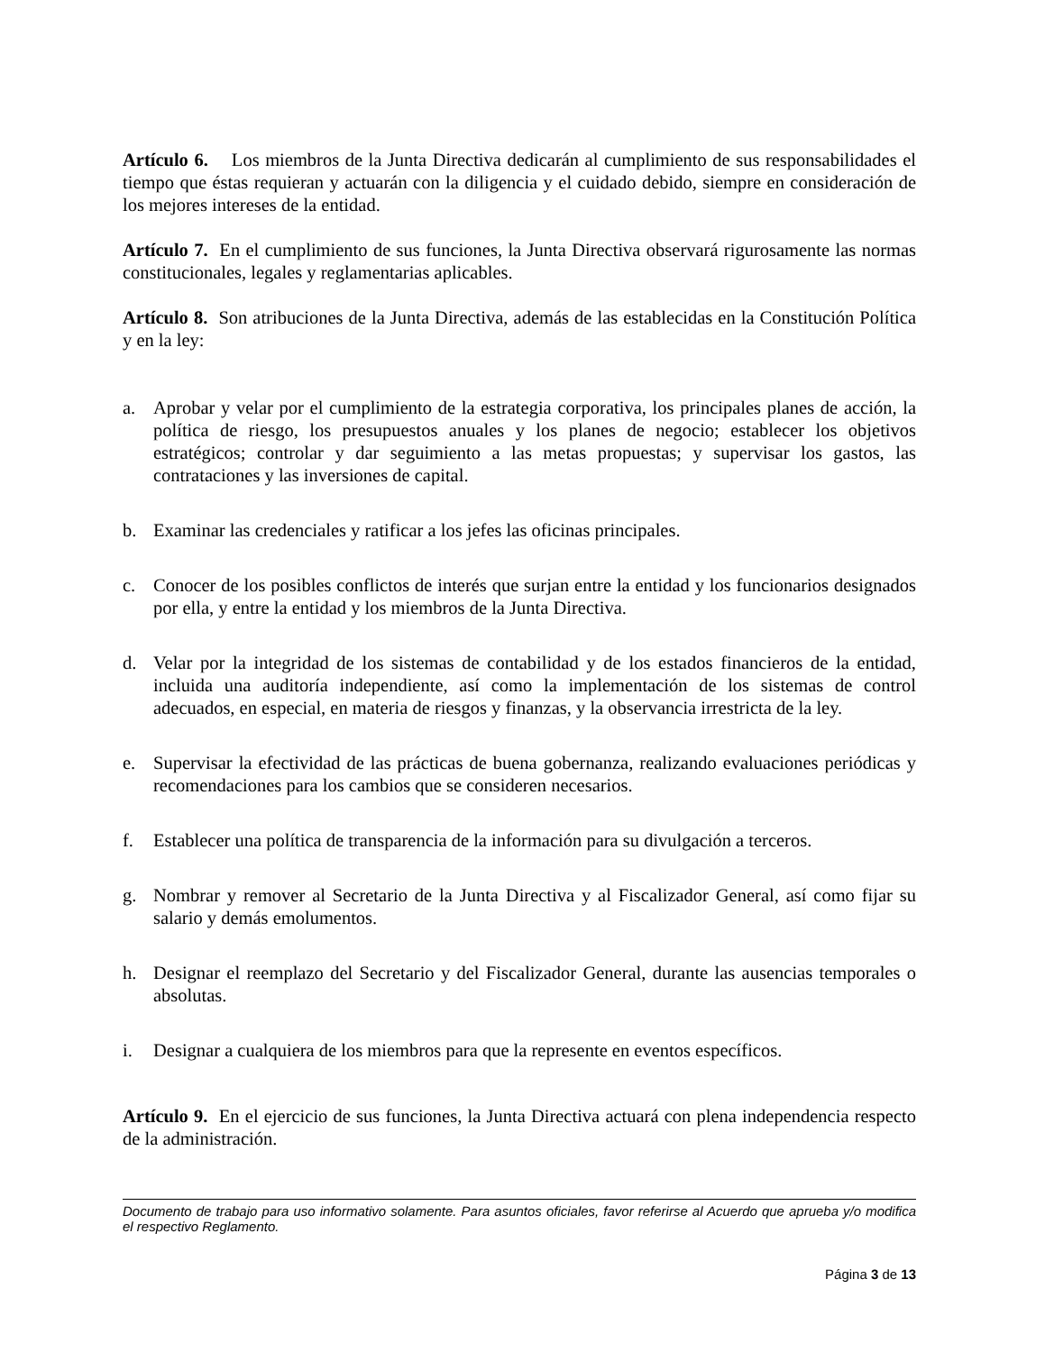Artículo 6. Los miembros de la Junta Directiva dedicarán al cumplimiento de sus responsabilidades el tiempo que éstas requieran y actuarán con la diligencia y el cuidado debido, siempre en consideración de los mejores intereses de la entidad.
Artículo 7. En el cumplimiento de sus funciones, la Junta Directiva observará rigurosamente las normas constitucionales, legales y reglamentarias aplicables.
Artículo 8. Son atribuciones de la Junta Directiva, además de las establecidas en la Constitución Política y en la ley:
a. Aprobar y velar por el cumplimiento de la estrategia corporativa, los principales planes de acción, la política de riesgo, los presupuestos anuales y los planes de negocio; establecer los objetivos estratégicos; controlar y dar seguimiento a las metas propuestas; y supervisar los gastos, las contrataciones y las inversiones de capital.
b. Examinar las credenciales y ratificar a los jefes las oficinas principales.
c. Conocer de los posibles conflictos de interés que surjan entre la entidad y los funcionarios designados por ella, y entre la entidad y los miembros de la Junta Directiva.
d. Velar por la integridad de los sistemas de contabilidad y de los estados financieros de la entidad, incluida una auditoría independiente, así como la implementación de los sistemas de control adecuados, en especial, en materia de riesgos y finanzas, y la observancia irrestricta de la ley.
e. Supervisar la efectividad de las prácticas de buena gobernanza, realizando evaluaciones periódicas y recomendaciones para los cambios que se consideren necesarios.
f. Establecer una política de transparencia de la información para su divulgación a terceros.
g. Nombrar y remover al Secretario de la Junta Directiva y al Fiscalizador General, así como fijar su salario y demás emolumentos.
h. Designar el reemplazo del Secretario y del Fiscalizador General, durante las ausencias temporales o absolutas.
i. Designar a cualquiera de los miembros para que la represente en eventos específicos.
Artículo 9. En el ejercicio de sus funciones, la Junta Directiva actuará con plena independencia respecto de la administración.
Documento de trabajo para uso informativo solamente. Para asuntos oficiales, favor referirse al Acuerdo que aprueba y/o modifica el respectivo Reglamento.
Página 3 de 13